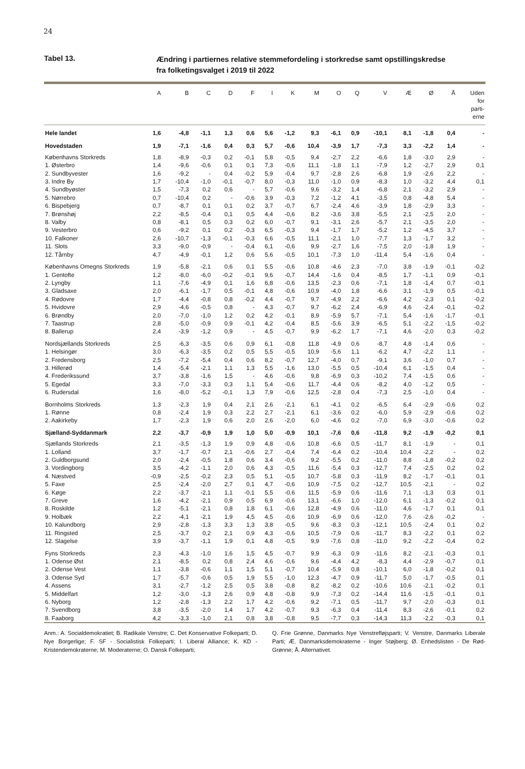24
Tabel 13.
Ændring i partiernes relative stemmefordeling i storkredse samt opstillingskredse fra folketingsvalget i 2019 til 2022
| | A | B | C | D | F | I | K | M | O | Q | V | Æ | Ø | Å | Uden for parti- erne |
| --- | --- | --- | --- | --- | --- | --- | --- | --- | --- | --- | --- | --- | --- | --- | --- |
| Hele landet | 1,6 | -4,8 | -1,1 | 1,3 | 0,6 | 5,6 | -1,2 | 9,3 | -6,1 | 0,9 | -10,1 | 8,1 | -1,8 | 0,4 | - |
| Hovedstaden | 1,9 | -7,1 | -1,6 | 0,4 | 0,3 | 5,7 | -0,6 | 10,4 | -3,9 | 1,7 | -7,3 | 3,3 | -2,2 | 1,4 | - |
| Københavns Storkreds | 1,8 | -8,9 | -0,3 | 0,2 | -0,1 | 5,8 | -0,5 | 9,4 | -2,7 | 2,2 | -6,6 | 1,8 | -3,0 | 2,9 | - |
| 1. Østerbro | 1,4 | -9,6 | -0,6 | 0,1 | 0,1 | 7,3 | -0,6 | 11,1 | -1,8 | 1,1 | -7,9 | 1,2 | -2,7 | 2,9 | 0,1 |
| 2. Sundbyvester | 1,6 | -9,2 | - | 0,4 | -0,2 | 5,9 | -0,4 | 9,7 | -2,8 | 2,6 | -6,8 | 1,9 | -2,6 | 2,2 | - |
| 3. Indre By | 1,7 | -10,4 | -1,0 | -0,1 | -0,7 | 8,0 | -0,3 | 11,0 | -1,0 | 0,9 | -8,3 | 1,0 | -3,2 | 4,4 | 0,1 |
| 4. Sundbyøster | 1,5 | -7,3 | 0,2 | 0,6 | - | 5,7 | -0,6 | 9,6 | -3,2 | 1,4 | -6,8 | 2,1 | -3,2 | 2,9 | - |
| 5. Nørrebro | 0,7 | -10,4 | 0,2 | - | -0,6 | 3,9 | -0,3 | 7,2 | -1,2 | 4,1 | -3,5 | 0,8 | -4,8 | 5,4 | - |
| 6. Bispebjerg | 0,7 | -8,7 | 0,1 | 0,1 | 0,2 | 3,7 | -0,7 | 6,7 | -2,4 | 4,6 | -3,9 | 1,8 | -2,9 | 3,3 | - |
| 7. Brønshøj | 2,2 | -8,5 | -0,4 | 0,1 | 0,5 | 4,4 | -0,6 | 8,2 | -3,6 | 3,8 | -5,5 | 2,1 | -2,5 | 2,0 | - |
| 8. Valby | 0,8 | -8,1 | 0,5 | 0,3 | 0,2 | 6,0 | -0,7 | 9,1 | -3,1 | 2,6 | -5,7 | 2,1 | -3,5 | 2,0 | - |
| 9. Vesterbro | 0,6 | -9,2 | 0,1 | 0,2 | -0,3 | 6,5 | -0,3 | 9,4 | -1,7 | 1,7 | -5,2 | 1,2 | -4,5 | 3,7 | - |
| 10. Falkoner | 2,6 | -10,7 | -1,3 | -0,1 | -0,3 | 6,6 | -0,5 | 11,1 | -2,1 | 1,0 | -7,7 | 1,3 | -1,7 | 3,2 | - |
| 11. Slots | 3,3 | -9,0 | -0,9 | - | -0,4 | 6,1 | -0,6 | 9,9 | -2,7 | 1,6 | -7,5 | 2,0 | -1,8 | 1,9 | - |
| 12. Tårnby | 4,7 | -4,9 | -0,1 | 1,2 | 0,6 | 5,6 | -0,5 | 10,1 | -7,3 | 1,0 | -11,4 | 5,4 | -1,6 | 0,4 | - |
| Københavns Omegns Storkreds | 1,9 | -5,8 | -2,1 | 0,6 | 0,1 | 5,5 | -0,6 | 10,8 | -4,6 | 2,3 | -7,0 | 3,8 | -1,9 | -0,1 | -0,2 |
| 1. Gentofte | 1,2 | -8,0 | -6,0 | -0,2 | -0,1 | 9,6 | -0,7 | 14,4 | -1,6 | 0,4 | -8,5 | 1,7 | -1,1 | 0,9 | -0,1 |
| 2. Lyngby | 1,1 | -7,6 | -4,9 | 0,1 | 1,6 | 6,8 | -0,6 | 13,5 | -2,3 | 0,6 | -7,1 | 1,8 | -1,4 | 0,7 | -0,1 |
| 3. Gladsaxe | 2,0 | -6,1 | -1,7 | 0,5 | -0,1 | 4,8 | -0,6 | 10,9 | -4,0 | 1,8 | -6,6 | 3,1 | -1,9 | 0,5 | -0,1 |
| 4. Rødovre | 1,7 | -4,4 | -0,8 | 0,8 | -0,2 | 4,4 | -0,7 | 9,7 | -4,9 | 2,2 | -6,6 | 4,2 | -2,3 | 0,1 | -0,2 |
| 5. Hvidovre | 2,9 | -4,6 | -0,5 | 0,8 | - | 4,3 | -0,7 | 9,7 | -6,2 | 2,4 | -6,9 | 4,6 | -2,4 | -0,1 | -0,2 |
| 6. Brøndby | 2,0 | -7,0 | -1,0 | 1,2 | 0,2 | 4,2 | -0,1 | 8,9 | -5,9 | 5,7 | -7,1 | 5,4 | -1,6 | -1,7 | -0,1 |
| 7. Taastrup | 2,8 | -5,0 | -0,9 | 0,9 | -0,1 | 4,2 | -0,4 | 8,5 | -5,6 | 3,9 | -6,5 | 5,1 | -2,2 | -1,5 | -0,2 |
| 8. Ballerup | 2,4 | -3,9 | -1,2 | 0,9 | - | 4,5 | -0,7 | 9,9 | -6,2 | 1,7 | -7,1 | 4,6 | -2,0 | 0,3 | -0,2 |
| Nordsjællands Storkreds | 2,5 | -6,3 | -3,5 | 0,6 | 0,9 | 6,1 | -0,8 | 11,8 | -4,9 | 0,6 | -8,7 | 4,8 | -1,4 | 0,6 | - |
| 1. Helsingør | 3,0 | -6,3 | -3,5 | 0,2 | 0,5 | 5,5 | -0,5 | 10,9 | -5,6 | 1,1 | -6,2 | 4,7 | -2,2 | 1,1 | - |
| 2. Fredensborg | 2,5 | -7,2 | -5,4 | 0,4 | 0,6 | 8,2 | -0,7 | 12,7 | -4,0 | 0,7 | -9,1 | 3,6 | -1,0 | 0,7 | - |
| 3. Hillerød | 1,4 | -5,4 | -2,1 | 1,1 | 1,3 | 5,5 | -1,6 | 13,0 | -5,5 | 0,5 | -10,4 | 6,1 | -1,5 | 0,4 | - |
| 4. Frederikssund | 3,7 | -3,8 | -1,6 | 1,5 | - | 4,6 | -0,6 | 9,8 | -6,9 | 0,3 | -10,2 | 7,4 | -1,5 | 0,6 | - |
| 5. Egedal | 3,3 | -7,0 | -3,3 | 0,3 | 1,1 | 5,4 | -0,6 | 11,7 | -4,4 | 0,6 | -8,2 | 4,0 | -1,2 | 0,5 | - |
| 6. Rudersdal | 1,6 | -8,0 | -5,2 | -0,1 | 1,3 | 7,9 | -0,6 | 12,5 | -2,8 | 0,4 | -7,3 | 2,5 | -1,0 | 0,4 | - |
| Bornholms Storkreds | 1,3 | -2,3 | 1,9 | 0,4 | 2,1 | 2,6 | -2,1 | 6,1 | -4,1 | 0,2 | -6,5 | 6,4 | -2,9 | -0,6 | 0,2 |
| 1. Rønne | 0,8 | -2,4 | 1,9 | 0,3 | 2,2 | 2,7 | -2,1 | 6,1 | -3,6 | 0,2 | -6,0 | 5,9 | -2,9 | -0,6 | 0,2 |
| 2. Aakirkeby | 1,7 | -2,3 | 1,9 | 0,6 | 2,0 | 2,6 | -2,0 | 6,0 | -4,6 | 0,2 | -7,0 | 6,9 | -3,0 | -0,6 | 0,2 |
| Sjælland-Syddanmark | 2,2 | -3,7 | -0,9 | 1,9 | 1,0 | 5,0 | -0,9 | 10,1 | -7,6 | 0,6 | -11,8 | 9,2 | -1,9 | -0,2 | 0,1 |
| Sjællands Storkreds | 2,1 | -3,5 | -1,3 | 1,9 | 0,9 | 4,8 | -0,6 | 10,8 | -6,6 | 0,5 | -11,7 | 8,1 | -1,9 | - | 0,1 |
| 1. Lolland | 3,7 | -1,7 | -0,7 | 2,1 | -0,6 | 2,7 | -0,4 | 7,4 | -6,4 | 0,2 | -10,4 | 10,4 | -2,2 | - | 0,2 |
| 2. Guldborgsund | 2,0 | -2,4 | -0,5 | 1,8 | 0,6 | 3,4 | -0,6 | 9,2 | -5,5 | 0,2 | -11,0 | 8,8 | -1,8 | -0,2 | 0,2 |
| 3. Vordingborg | 3,5 | -4,2 | -1,1 | 2,0 | 0,6 | 4,3 | -0,5 | 11,6 | -5,4 | 0,3 | -12,7 | 7,4 | -2,5 | 0,2 | 0,2 |
| 4. Næstved | -0,9 | -2,5 | -0,2 | 2,3 | 0,5 | 5,1 | -0,5 | 10,7 | -5,8 | 0,3 | -11,9 | 8,2 | -1,7 | -0,1 | 0,1 |
| 5. Faxe | 2,5 | -2,4 | -2,0 | 2,7 | 0,1 | 4,7 | -0,6 | 10,9 | -7,5 | 0,2 | -12,7 | 10,5 | -2,1 | - | 0,2 |
| 6. Køge | 2,2 | -3,7 | -2,1 | 1,1 | -0,1 | 5,5 | -0,6 | 11,5 | -5,9 | 0,6 | -11,6 | 7,1 | -1,3 | 0,3 | 0,1 |
| 7. Greve | 1,6 | -4,2 | -2,1 | 0,9 | 0,5 | 6,9 | -0,6 | 13,1 | -6,6 | 1,0 | -12,0 | 6,1 | -1,3 | -0,2 | 0,1 |
| 8. Roskilde | 1,2 | -5,1 | -2,1 | 0,8 | 1,8 | 6,1 | -0,6 | 12,8 | -4,9 | 0,6 | -11,0 | 4,6 | -1,7 | 0,1 | 0,1 |
| 9. Holbæk | 2,2 | -4,1 | -2,1 | 1,9 | 4,5 | 4,5 | -0,6 | 10,9 | -6,9 | 0,6 | -12,0 | 7,6 | -2,6 | -0,2 | - |
| 10. Kalundborg | 2,9 | -2,8 | -1,3 | 3,3 | 1,3 | 3,8 | -0,5 | 9,6 | -8,3 | 0,3 | -12,1 | 10,5 | -2,4 | 0,1 | 0,2 |
| 11. Ringsted | 2,5 | -3,7 | 0,2 | 2,1 | 0,9 | 4,3 | -0,6 | 10,5 | -7,9 | 0,6 | -11,7 | 8,3 | -2,2 | 0,1 | 0,2 |
| 12. Slagelse | 3,9 | -3,7 | -1,1 | 1,9 | 0,1 | 4,8 | -0,5 | 9,9 | -7,6 | 0,8 | -11,0 | 9,2 | -2,2 | -0,4 | 0,2 |
| Fyns Storkreds | 2,3 | -4,3 | -1,0 | 1,6 | 1,5 | 4,5 | -0,7 | 9,9 | -6,3 | 0,9 | -11,6 | 8,2 | -2,1 | -0,3 | 0,1 |
| 1. Odense Øst | 2,1 | -8,5 | 0,2 | 0,8 | 2,4 | 4,6 | -0,6 | 9,6 | -4,4 | 4,2 | -8,3 | 4,4 | -2,9 | -0,7 | 0,1 |
| 2. Odense Vest | 1,1 | -3,8 | -0,6 | 1,1 | 1,5 | 5,1 | -0,7 | 10,4 | -5,9 | 0,8 | -10,1 | 6,0 | -1,8 | -0,2 | 0,1 |
| 3. Odense Syd | 1,7 | -5,7 | -0,6 | 0,5 | 1,9 | 5,5 | -1,0 | 12,3 | -4,7 | 0,9 | -11,7 | 5,0 | -1,7 | -0,5 | 0,1 |
| 4. Assens | 3,1 | -2,7 | -1,2 | 2,5 | 0,5 | 3,8 | -0,8 | 8,2 | -8,2 | 0,2 | -10,6 | 10,6 | -2,1 | -0,2 | 0,1 |
| 5. Middelfart | 1,2 | -3,0 | -1,3 | 2,6 | 0,9 | 4,8 | -0,8 | 9,9 | -7,3 | 0,2 | -14,4 | 11,6 | -1,5 | -0,1 | 0,1 |
| 6. Nyborg | 1,2 | -2,8 | -1,3 | 2,2 | 1,7 | 4,2 | -0,6 | 9,2 | -7,1 | 0,5 | -11,7 | 9,7 | -2,0 | -0,3 | 0,1 |
| 7. Svendborg | 3,8 | -3,5 | -2,0 | 1,4 | 1,7 | 4,2 | -0,7 | 9,3 | -6,3 | 0,4 | -11,4 | 8,3 | -2,6 | -0,1 | 0,2 |
| 8. Faaborg | 4,2 | -3,3 | -1,0 | 2,1 | 0,8 | 3,8 | -0,8 | 9,5 | -7,7 | 0,3 | -14,3 | 11,3 | -2,2 | -0,3 | 0,1 |
Anm.: A. Socialdemokratiet; B. Radikale Venstre; C. Det Konservative Folkeparti; D. Nye Borgerlige; F. SF - Socialistisk Folkeparti; I. Liberal Alliance; K. KD - Kristendemokraterne; M. Moderaterne; O. Dansk Folkeparti;
Q. Frie Grønne, Danmarks Nye Venstrefløjsparti; V. Venstre, Danmarks Liberale Parti; Æ. Danmarksdemokraterne - Inger Støjberg; Ø. Enhedslisten - De Rød-Grønne; Å. Alternativet.